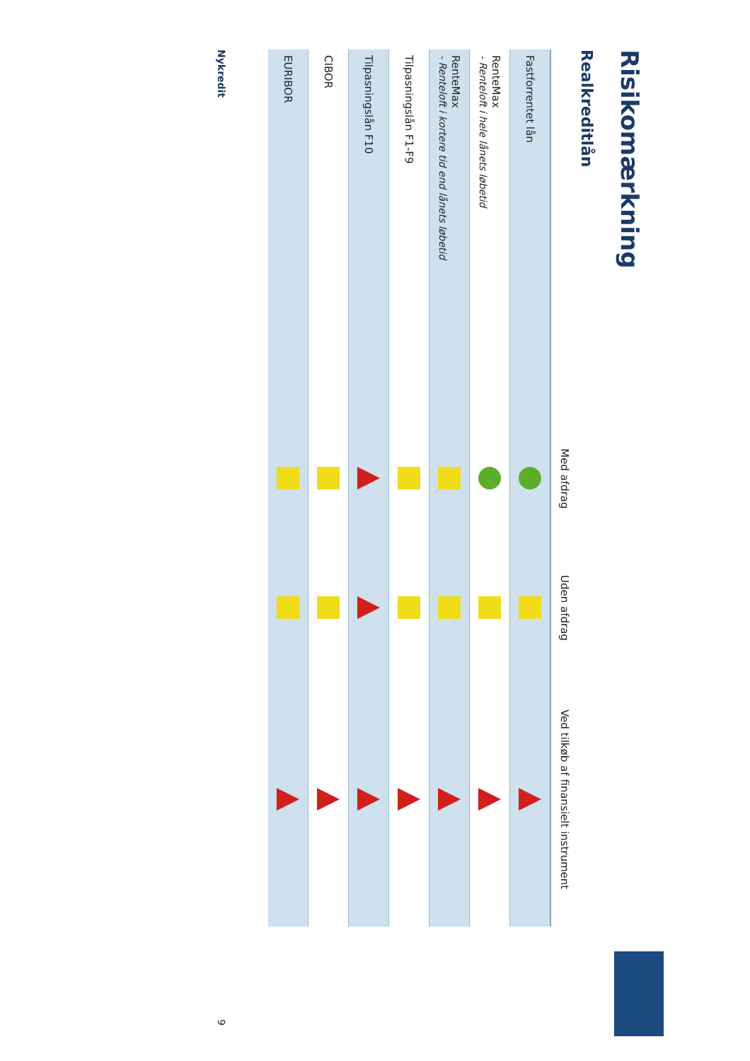Risikomærkning
Realkreditlån
| | Med afdrag | Uden afdrag | Ved tilkøb af finansielt instrument |
| --- | --- | --- | --- |
| Fastforrentet lån | | | |
| RenteMax - Renteloft i hele lånets løbetid | | | |
| RenteMax - Renteloft i kortere tid end lånets løbetid | | | |
| Tilpasningslån F1-F9 | | | |
| Tilpasningslån F10 | | | |
| CIBOR | | | |
| EURIBOR | | | |
Nykredit 9